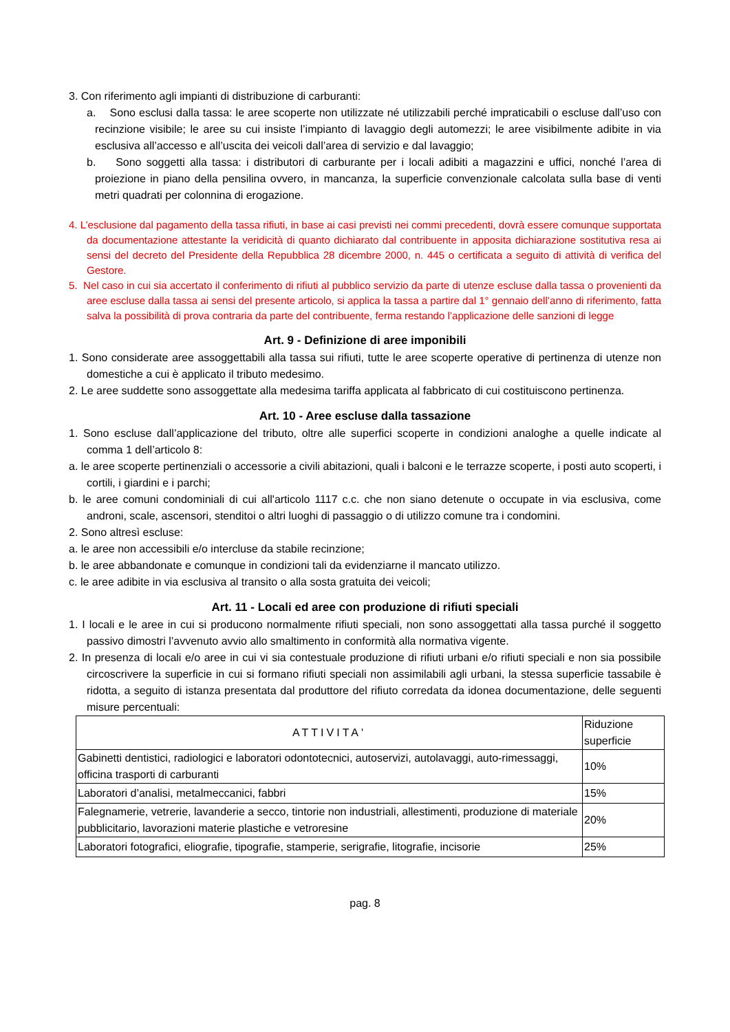3. Con riferimento agli impianti di distribuzione di carburanti:
a. Sono esclusi dalla tassa: le aree scoperte non utilizzate né utilizzabili perché impraticabili o escluse dall’uso con recinzione visibile; le aree su cui insiste l’impianto di lavaggio degli automezzi; le aree visibilmente adibite in via esclusiva all’accesso e all’uscita dei veicoli dall’area di servizio e dal lavaggio;
b. Sono soggetti alla tassa: i distributori di carburante per i locali adibiti a magazzini e uffici, nonché l’area di proiezione in piano della pensilina ovvero, in mancanza, la superficie convenzionale calcolata sulla base di venti metri quadrati per colonnina di erogazione.
4. L’esclusione dal pagamento della tassa rifiuti, in base ai casi previsti nei commi precedenti, dovrà essere comunque supportata da documentazione attestante la veridicità di quanto dichiarato dal contribuente in apposita dichiarazione sostitutiva resa ai sensi del decreto del Presidente della Repubblica 28 dicembre 2000, n. 445 o certificata a seguito di attività di verifica del Gestore.
5. Nel caso in cui sia accertato il conferimento di rifiuti al pubblico servizio da parte di utenze escluse dalla tassa o provenienti da aree escluse dalla tassa ai sensi del presente articolo, si applica la tassa a partire dal 1° gennaio dell’anno di riferimento, fatta salva la possibilità di prova contraria da parte del contribuente, ferma restando l’applicazione delle sanzioni di legge
Art. 9 - Definizione di aree imponibili
1. Sono considerate aree assoggettabili alla tassa sui rifiuti, tutte le aree scoperte operative di pertinenza di utenze non domestiche a cui è applicato il tributo medesimo.
2. Le aree suddette sono assoggettate alla medesima tariffa applicata al fabbricato di cui costituiscono pertinenza.
Art. 10 - Aree escluse dalla tassazione
1. Sono escluse dall’applicazione del tributo, oltre alle superfici scoperte in condizioni analoghe a quelle indicate al comma 1 dell’articolo 8:
a. le aree scoperte pertinenziali o accessorie a civili abitazioni, quali i balconi e le terrazze scoperte, i posti auto scoperti, i cortili, i giardini e i parchi;
b. le aree comuni condominiali di cui all'articolo 1117 c.c. che non siano detenute o occupate in via esclusiva, come androni, scale, ascensori, stenditoi o altri luoghi di passaggio o di utilizzo comune tra i condomini.
2. Sono altresì escluse:
a. le aree non accessibili e/o intercluse da stabile recinzione;
b. le aree abbandonate e comunque in condizioni tali da evidenziarne il mancato utilizzo.
c. le aree adibite in via esclusiva al transito o alla sosta gratuita dei veicoli;
Art. 11 - Locali ed aree con produzione di rifiuti speciali
1. I locali e le aree in cui si producono normalmente rifiuti speciali, non sono assoggettati alla tassa purché il soggetto passivo dimostri l’avvenuto avvio allo smaltimento in conformità alla normativa vigente.
2. In presenza di locali e/o aree in cui vi sia contestuale produzione di rifiuti urbani e/o rifiuti speciali e non sia possibile circoscrivere la superficie in cui si formano rifiuti speciali non assimilabili agli urbani, la stessa superficie tassabile è ridotta, a seguito di istanza presentata dal produttore del rifiuto corredata da idonea documentazione, delle seguenti misure percentuali:
| ATTIVITA' | Riduzione superficie |
| --- | --- |
| Gabinetti dentistici, radiologici e laboratori odontotecnici, autoservizi, autolavaggi, auto-rimessaggi, officina trasporti di carburanti | 10% |
| Laboratori d’analisi, metalmeccanici, fabbri | 15% |
| Falegnamerie, vetrerie, lavanderie a secco, tintorie non industriali, allestimenti, produzione di materiale pubblicitario, lavorazioni materie plastiche e vetroresine | 20% |
| Laboratori fotografici, eliografie, tipografie, stamperie, serigrafie, litografie, incisorie | 25% |
pag. 8